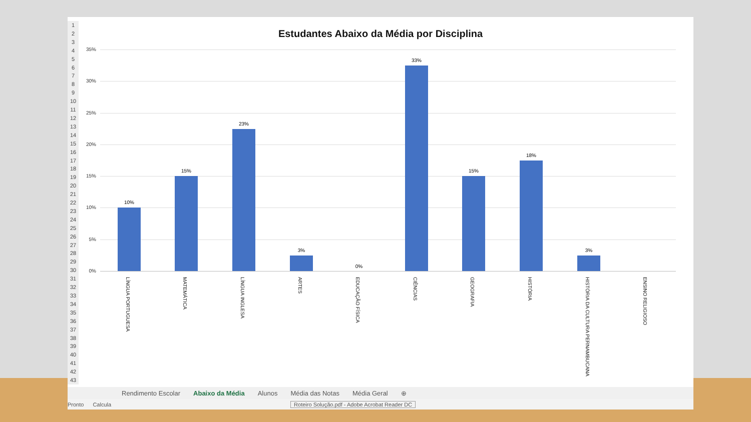1
2
3
4
5
6
7
8
9
10
11
12
13
14
15
16
17
18
19
20
21
22
23
24
25
26
27
28
29
30
31
32
33
34
35
36
37
38
39
40
41
42
43
Estudantes Abaixo da Média por Disciplina
35%
30%
25%
20%
15%
10%
5%
0%
10%
15%
23%
3%
0%
33%
15%
18%
3%
LÍNGUA PORTUGUESA
MATEMÁTICA
LÍNGUA INGLESA
ARTES
EDUCAÇÃO FÍSICA
CIÊNCIAS
GEOGRAFIA
HISTÓRIA
HISTÓRIA DA CULTURA PERNAMBUCANA
ENSINO RELIGIOSO
Rendimento Escolar Abaixo da Média Alunos Média das Notas Média Geral ⊕
Pronto Calcula Roteiro Solução.pdf - Adobe Acrobat Reader DC